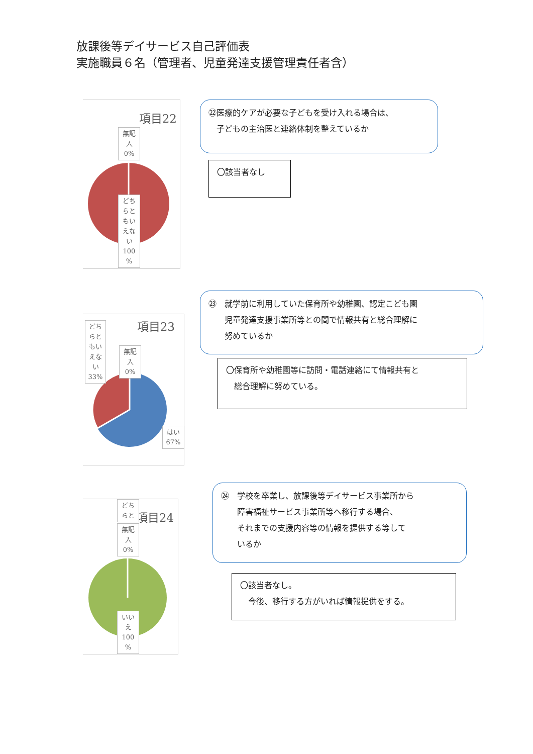放課後等デイサービス自己評価表
実施職員６名（管理者、児童発達支援管理責任者含）
項目22
無記
入
0%
どち
らと
もい
えな
い
100
%
㉒医療的ケアが必要な子どもを受け入れる場合は、
　子どもの主治医と連絡体制を整えているか
〇該当者なし
㉓　就学前に利用していた保育所や幼稚園、認定こども園
　　児童発達支援事業所等との間で情報共有と総合理解に
　　努めているか
項目23
どち
らと
もい
えな
い
33%
無記
入
0%
はい
67%
〇保育所や幼稚園等に訪問・電話連絡にて情報共有と
　総合理解に努めている。
㉔　学校を卒業し、放課後等デイサービス事業所から
　　障害福祉サービス事業所等へ移行する場合、
　　それまでの支援内容等の情報を提供する等して
　　いるか
項目24
どち
らと
無記
入
0%
いい
え
100
%
〇該当者なし。
　今後、移行する方がいれば情報提供をする。